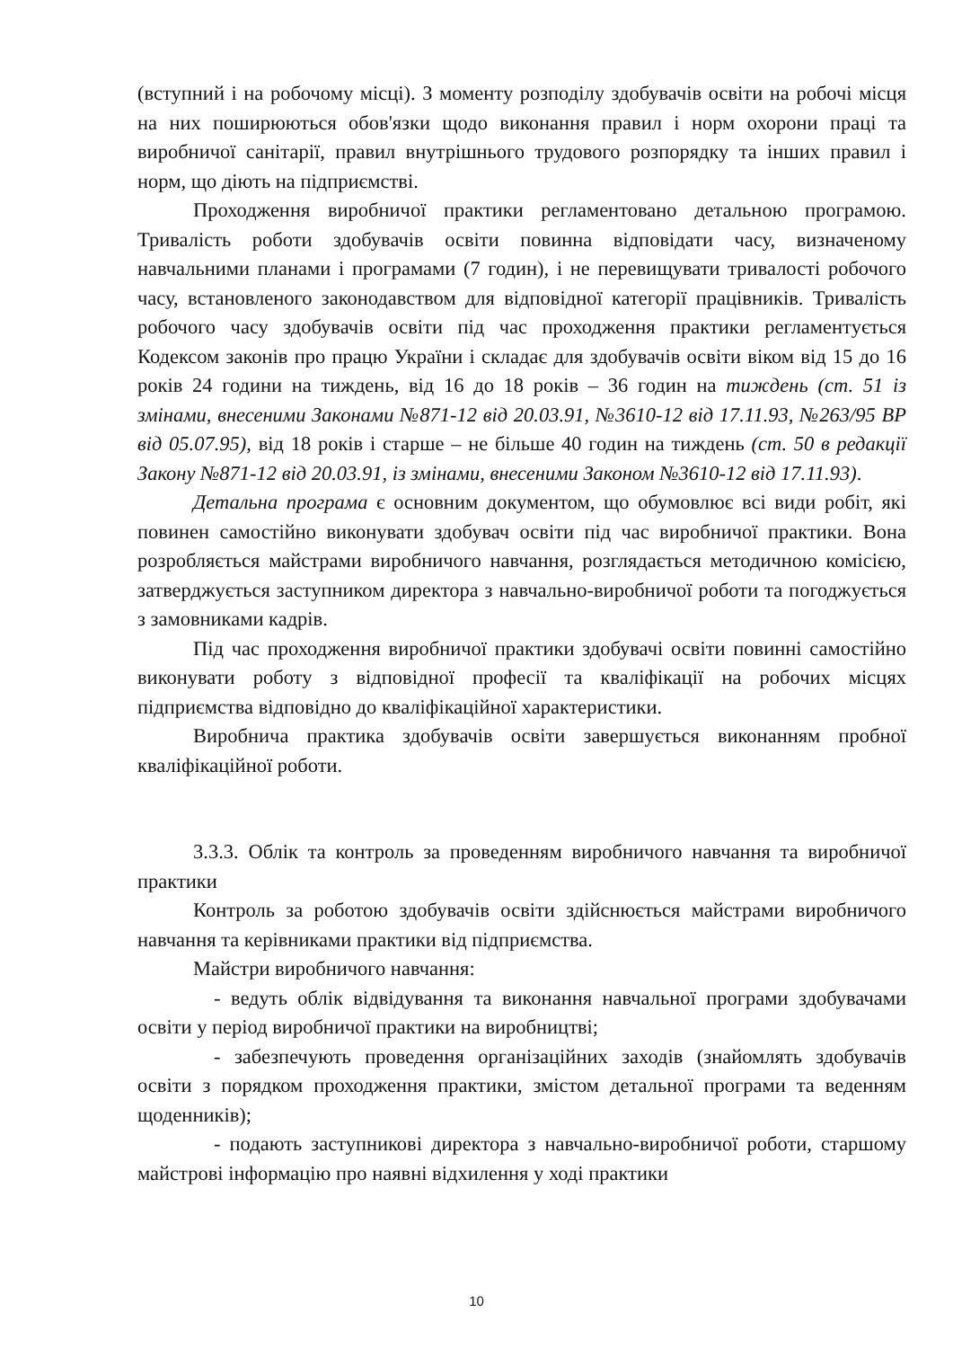(вступний і на робочому місці). З моменту розподілу здобувачів освіти на робочі місця на них поширюються обов'язки щодо виконання правил і норм охорони праці та виробничої санітарії, правил внутрішнього трудового розпорядку та інших правил і норм, що діють на підприємстві.
Проходження виробничої практики регламентовано детальною програмою. Тривалість роботи здобувачів освіти повинна відповідати часу, визначеному навчальними планами і програмами (7 годин), і не перевищувати тривалості робочого часу, встановленого законодавством для відповідної категорії працівників. Тривалість робочого часу здобувачів освіти під час проходження практики регламентується Кодексом законів про працю України і складає для здобувачів освіти віком від 15 до 16 років 24 години на тиждень, від 16 до 18 років – 36 годин на тиждень (ст. 51 із змінами, внесеними Законами №871-12 від 20.03.91, №3610-12 від 17.11.93, №263/95 ВР від 05.07.95), від 18 років і старше – не більше 40 годин на тиждень (ст. 50 в редакції Закону №871-12 від 20.03.91, із змінами, внесеними Законом №3610-12 від 17.11.93).
Детальна програма є основним документом, що обумовлює всі види робіт, які повинен самостійно виконувати здобувач освіти під час виробничої практики. Вона розробляється майстрами виробничого навчання, розглядається методичною комісією, затверджується заступником директора з навчально-виробничої роботи та погоджується з замовниками кадрів.
Під час проходження виробничої практики здобувачі освіти повинні самостійно виконувати роботу з відповідної професії та кваліфікації на робочих місцях підприємства відповідно до кваліфікаційної характеристики.
Виробнича практика здобувачів освіти завершується виконанням пробної кваліфікаційної роботи.
3.3.3. Облік та контроль за проведенням виробничого навчання та виробничої практики
Контроль за роботою здобувачів освіти здійснюється майстрами виробничого навчання та керівниками практики від підприємства.
Майстри виробничого навчання:
- ведуть облік відвідування та виконання навчальної програми здобувачами освіти у період виробничої практики на виробництві;
- забезпечують проведення організаційних заходів (знайомлять здобувачів освіти з порядком проходження практики, змістом детальної програми та веденням щоденників);
- подають заступникові директора з навчально-виробничої роботи, старшому майстрові інформацію про наявні відхилення у ході практики
10